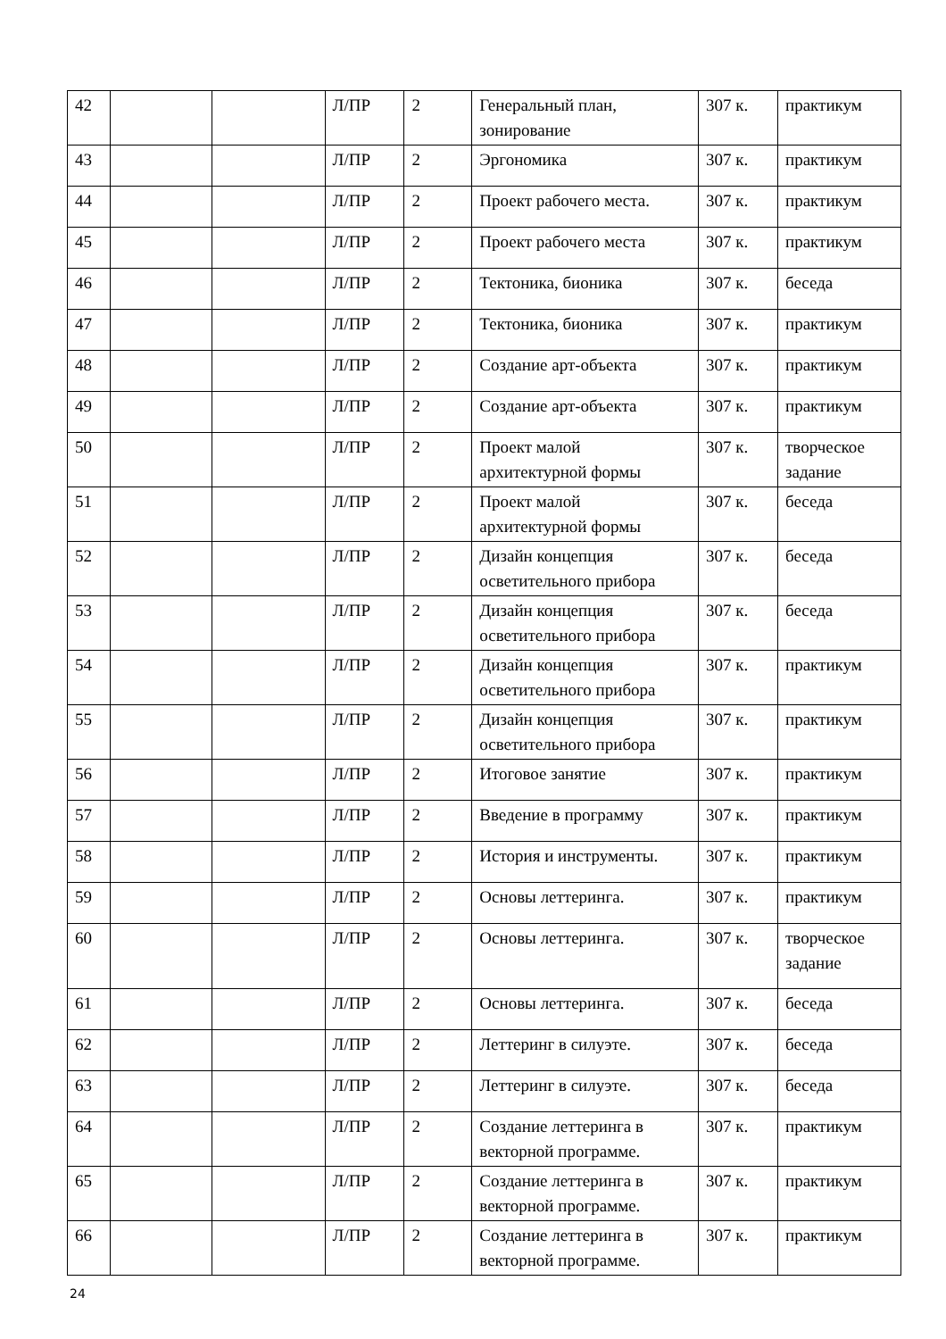| 42 | | | Л/ПР | 2 | Генеральный план, зонирование | 307 к. | практикум |
| 43 | | | Л/ПР | 2 | Эргономика | 307 к. | практикум |
| 44 | | | Л/ПР | 2 | Проект рабочего места. | 307 к. | практикум |
| 45 | | | Л/ПР | 2 | Проект рабочего места | 307 к. | практикум |
| 46 | | | Л/ПР | 2 | Тектоника, бионика | 307 к. | беседа |
| 47 | | | Л/ПР | 2 | Тектоника, бионика | 307 к. | практикум |
| 48 | | | Л/ПР | 2 | Создание арт-объекта | 307 к. | практикум |
| 49 | | | Л/ПР | 2 | Создание арт-объекта | 307 к. | практикум |
| 50 | | | Л/ПР | 2 | Проект малой архитектурной формы | 307 к. | творческое задание |
| 51 | | | Л/ПР | 2 | Проект малой архитектурной формы | 307 к. | беседа |
| 52 | | | Л/ПР | 2 | Дизайн концепция осветительного прибора | 307 к. | беседа |
| 53 | | | Л/ПР | 2 | Дизайн концепция осветительного прибора | 307 к. | беседа |
| 54 | | | Л/ПР | 2 | Дизайн концепция осветительного прибора | 307 к. | практикум |
| 55 | | | Л/ПР | 2 | Дизайн концепция осветительного прибора | 307 к. | практикум |
| 56 | | | Л/ПР | 2 | Итоговое занятие | 307 к. | практикум |
| 57 | | | Л/ПР | 2 | Введение в программу | 307 к. | практикум |
| 58 | | | Л/ПР | 2 | История и инструменты. | 307 к. | практикум |
| 59 | | | Л/ПР | 2 | Основы леттеринга. | 307 к. | практикум |
| 60 | | | Л/ПР | 2 | Основы леттеринга. | 307 к. | творческое задание |
| 61 | | | Л/ПР | 2 | Основы леттеринга. | 307 к. | беседа |
| 62 | | | Л/ПР | 2 | Леттеринг в силуэте. | 307 к. | беседа |
| 63 | | | Л/ПР | 2 | Леттеринг в силуэте. | 307 к. | беседа |
| 64 | | | Л/ПР | 2 | Создание леттеринга в векторной программе. | 307 к. | практикум |
| 65 | | | Л/ПР | 2 | Создание леттеринга в векторной программе. | 307 к. | практикум |
| 66 | | | Л/ПР | 2 | Создание леттеринга в векторной программе. | 307 к. | практикум |
24